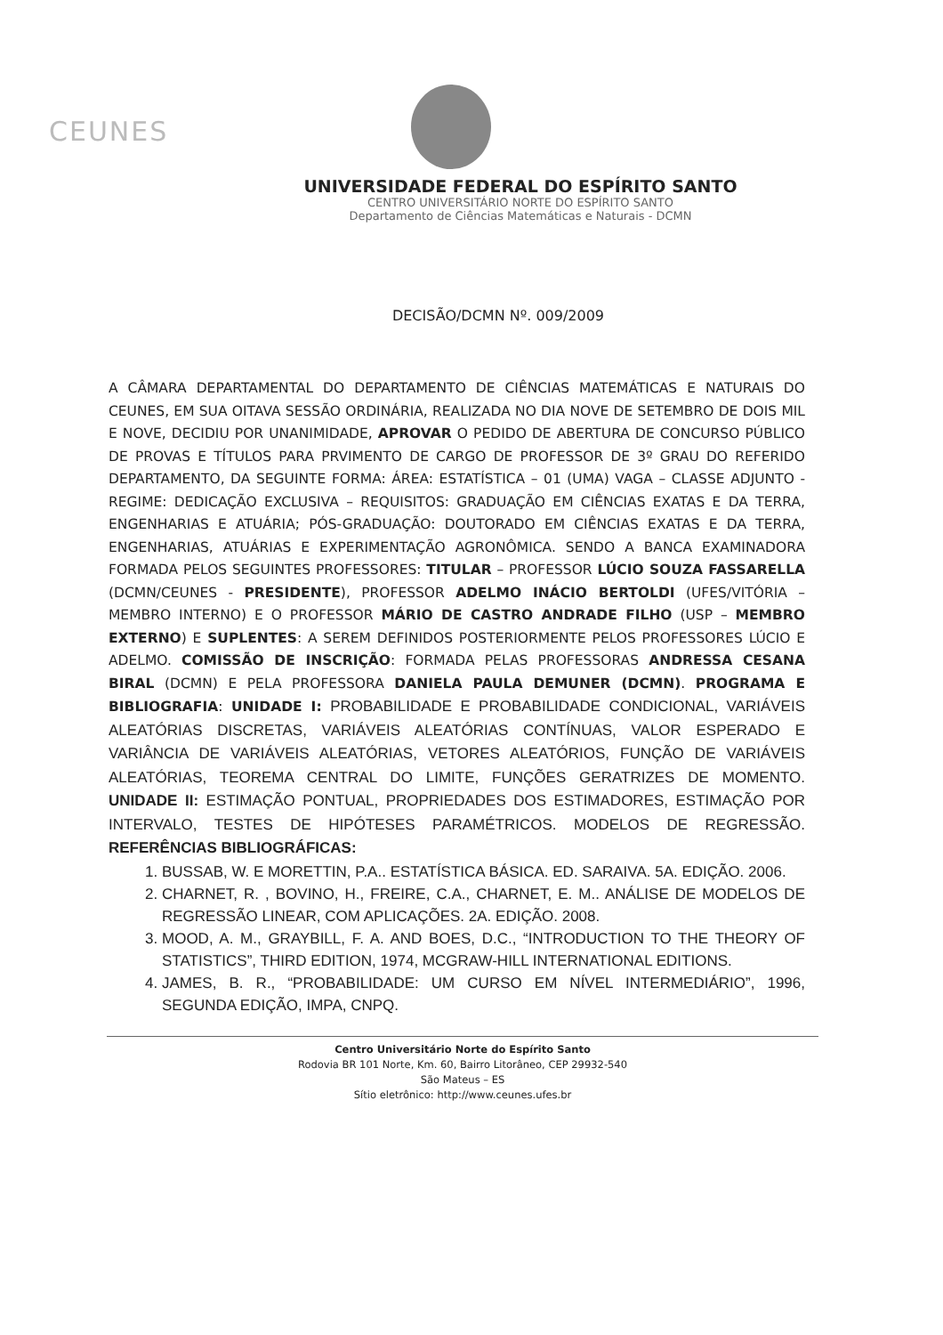CEUNES
UNIVERSIDADE FEDERAL DO ESPÍRITO SANTO
CENTRO UNIVERSITÁRIO NORTE DO ESPÍRITO SANTO
Departamento de Ciências Matemáticas e Naturais - DCMN
DECISÃO/DCMN Nº. 009/2009
A CÂMARA DEPARTAMENTAL DO DEPARTAMENTO DE CIÊNCIAS MATEMÁTICAS E NATURAIS DO CEUNES, EM SUA OITAVA SESSÃO ORDINÁRIA, REALIZADA NO DIA NOVE DE SETEMBRO DE DOIS MIL E NOVE, DECIDIU POR UNANIMIDADE, APROVAR O PEDIDO DE ABERTURA DE CONCURSO PÚBLICO DE PROVAS E TÍTULOS PARA PRVIMENTO DE CARGO DE PROFESSOR DE 3º GRAU DO REFERIDO DEPARTAMENTO, DA SEGUINTE FORMA: ÁREA: ESTATÍSTICA – 01 (UMA) VAGA – CLASSE ADJUNTO - REGIME: DEDICAÇÃO EXCLUSIVA – REQUISITOS: GRADUAÇÃO EM CIÊNCIAS EXATAS E DA TERRA, ENGENHARIAS E ATUÁRIA; PÓS-GRADUAÇÃO: DOUTORADO EM CIÊNCIAS EXATAS E DA TERRA, ENGENHARIAS, ATUÁRIAS E EXPERIMENTAÇÃO AGRONÔMICA. SENDO A BANCA EXAMINADORA FORMADA PELOS SEGUINTES PROFESSORES: TITULAR – PROFESSOR LÚCIO SOUZA FASSARELLA (DCMN/CEUNES - PRESIDENTE), PROFESSOR ADELMO INÁCIO BERTOLDI (UFES/VITÓRIA – MEMBRO INTERNO) E O PROFESSOR MÁRIO DE CASTRO ANDRADE FILHO (USP – MEMBRO EXTERNO) E SUPLENTES: A SEREM DEFINIDOS POSTERIORMENTE PELOS PROFESSORES LÚCIO E ADELMO. COMISSÃO DE INSCRIÇÃO: FORMADA PELAS PROFESSORAS ANDRESSA CESANA BIRAL (DCMN) E PELA PROFESSORA DANIELA PAULA DEMUNER (DCMN). PROGRAMA E BIBLIOGRAFIA: UNIDADE I: PROBABILIDADE E PROBABILIDADE CONDICIONAL, VARIÁVEIS ALEATÓRIAS DISCRETAS, VARIÁVEIS ALEATÓRIAS CONTÍNUAS, VALOR ESPERADO E VARIÂNCIA DE VARIÁVEIS ALEATÓRIAS, VETORES ALEATÓRIOS, FUNÇÃO DE VARIÁVEIS ALEATÓRIAS, TEOREMA CENTRAL DO LIMITE, FUNÇÕES GERATRIZES DE MOMENTO. UNIDADE II: ESTIMAÇÃO PONTUAL, PROPRIEDADES DOS ESTIMADORES, ESTIMAÇÃO POR INTERVALO, TESTES DE HIPÓTESES PARAMÉTRICOS. MODELOS DE REGRESSÃO. REFERÊNCIAS BIBLIOGRÁFICAS:
1. BUSSAB, W. E MORETTIN, P.A.. ESTATÍSTICA BÁSICA. ED. SARAIVA. 5A. EDIÇÃO. 2006.
2. CHARNET, R. , BOVINO, H., FREIRE, C.A., CHARNET, E. M.. ANÁLISE DE MODELOS DE REGRESSÃO LINEAR, COM APLICAÇÕES. 2A. EDIÇÃO. 2008.
3. MOOD, A. M., GRAYBILL, F. A. AND BOES, D.C., “INTRODUCTION TO THE THEORY OF STATISTICS”, THIRD EDITION, 1974, MCGRAW-HILL INTERNATIONAL EDITIONS.
4. JAMES, B. R., “PROBABILIDADE: UM CURSO EM NÍVEL INTERMEDIÁRIO”, 1996, SEGUNDA EDIÇÃO, IMPA, CNPQ.
Centro Universitário Norte do Espírito Santo
Rodovia BR 101 Norte, Km. 60, Bairro Litorâneo, CEP 29932-540
São Mateus – ES
Sítio eletrônico: http://www.ceunes.ufes.br